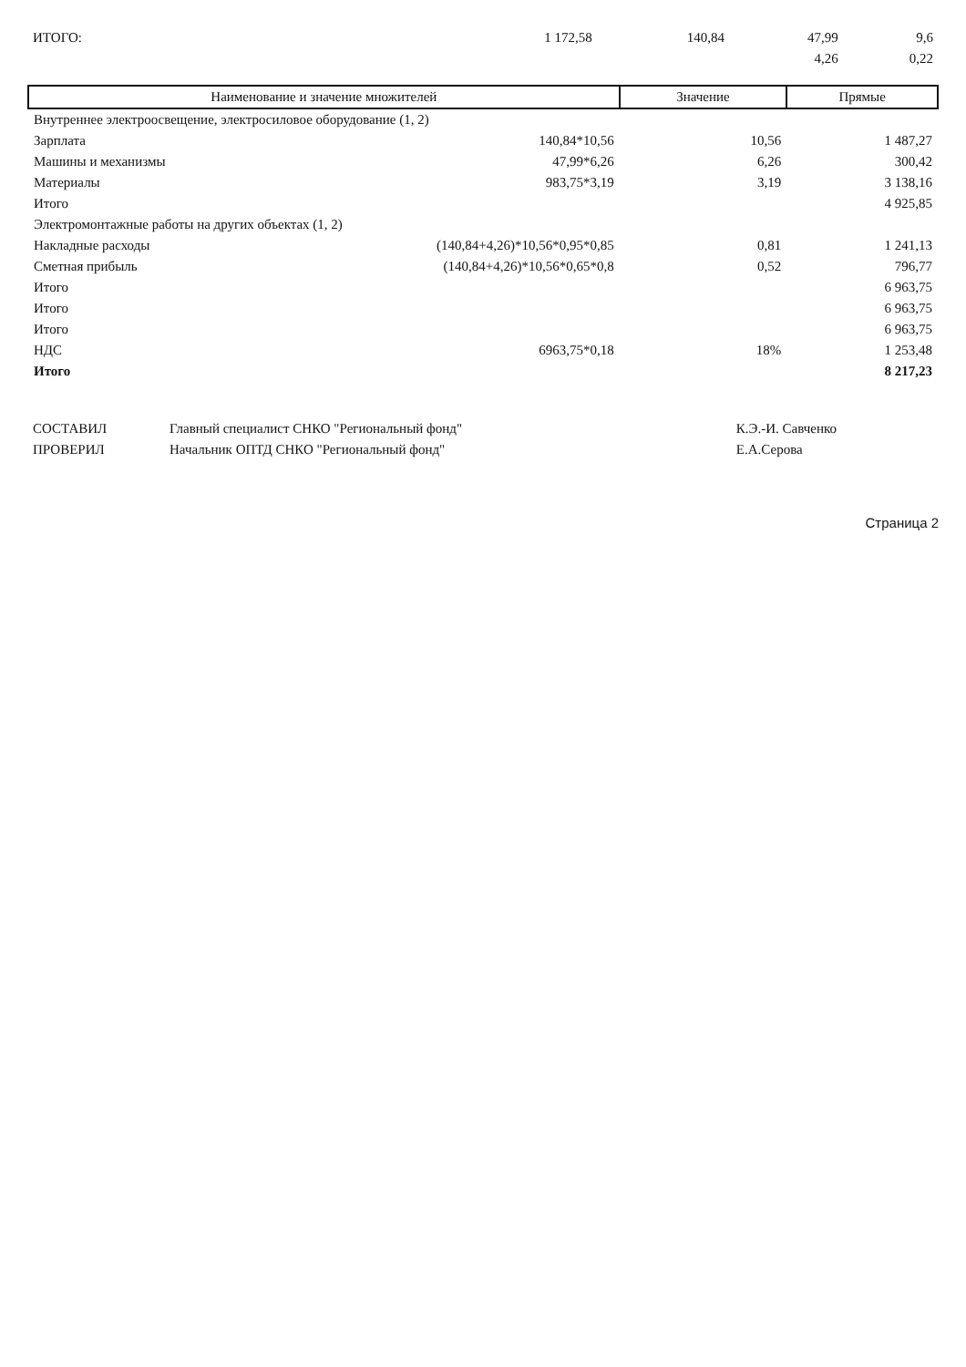| ИТОГО: | 1 172,58 | 140,84 | 47,99 | 9,6 |
| | | | 4,26 | 0,22 |
| Наименование и значение множителей | Значение | Прямые |
| --- | --- | --- |
| Внутреннее электроосвещение, электросиловое оборудование (1, 2) | | |
| Зарплата 140,84*10,56 | 10,56 | 1 487,27 |
| Машины и механизмы 47,99*6,26 | 6,26 | 300,42 |
| Материалы 983,75*3,19 | 3,19 | 3 138,16 |
| Итого | | 4 925,85 |
| Электромонтажные работы на других объектах (1, 2) | | |
| Накладные расходы (140,84+4,26)*10,56*0,95*0,85 | 0,81 | 1 241,13 |
| Сметная прибыль (140,84+4,26)*10,56*0,65*0,8 | 0,52 | 796,77 |
| Итого | | 6 963,75 |
| Итого | | 6 963,75 |
| Итого | | 6 963,75 |
| НДС 6963,75*0,18 | 18% | 1 253,48 |
| Итого | | 8 217,23 |
| СОСТАВИЛ | Главный специалист СНКО "Региональный фонд" | К.Э.-И. Савченко |
| ПРОВЕРИЛ | Начальник ОПТД СНКО "Региональный фонд" | Е.А.Серова |
Страница 2